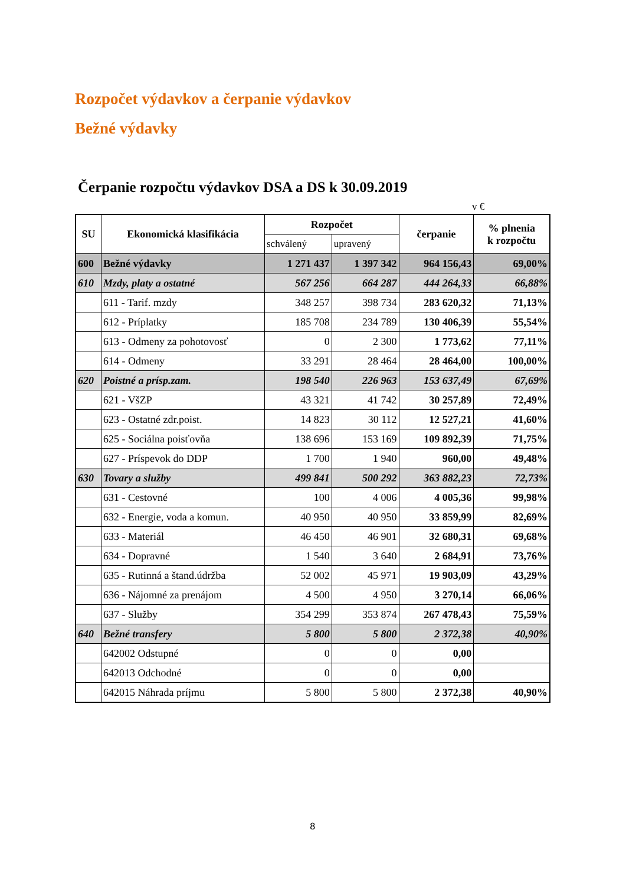Rozpočet výdavkov a čerpanie výdavkov
Bežné výdavky
Čerpanie rozpočtu výdavkov DSA a DS k 30.09.2019
v €
| SU | Ekonomická klasifikácia | Rozpočet | | čerpanie | % plnenia k rozpočtu |
| --- | --- | --- | --- | --- | --- |
| | | schválený | upravený | | |
| 600 | Bežné výdavky | 1 271 437 | 1 397 342 | 964 156,43 | 69,00% |
| 610 | Mzdy, platy a ostatné | 567 256 | 664 287 | 444 264,33 | 66,88% |
| | 611 - Tarif. mzdy | 348 257 | 398 734 | 283 620,32 | 71,13% |
| | 612 - Príplatky | 185 708 | 234 789 | 130 406,39 | 55,54% |
| | 613 - Odmeny za pohotovosť | 0 | 2 300 | 1 773,62 | 77,11% |
| | 614 - Odmeny | 33 291 | 28 464 | 28 464,00 | 100,00% |
| 620 | Poistné a prísp.zam. | 198 540 | 226 963 | 153 637,49 | 67,69% |
| | 621 - VšZP | 43 321 | 41 742 | 30 257,89 | 72,49% |
| | 623 - Ostatné zdr.poist. | 14 823 | 30 112 | 12 527,21 | 41,60% |
| | 625 - Sociálna poisťovňa | 138 696 | 153 169 | 109 892,39 | 71,75% |
| | 627 - Príspevok do DDP | 1 700 | 1 940 | 960,00 | 49,48% |
| 630 | Tovary a služby | 499 841 | 500 292 | 363 882,23 | 72,73% |
| | 631 - Cestovné | 100 | 4 006 | 4 005,36 | 99,98% |
| | 632 - Energie, voda a komun. | 40 950 | 40 950 | 33 859,99 | 82,69% |
| | 633 - Materiál | 46 450 | 46 901 | 32 680,31 | 69,68% |
| | 634 - Dopravné | 1 540 | 3 640 | 2 684,91 | 73,76% |
| | 635 - Rutinná a štand.údržba | 52 002 | 45 971 | 19 903,09 | 43,29% |
| | 636 - Nájomné za prenájom | 4 500 | 4 950 | 3 270,14 | 66,06% |
| | 637 - Služby | 354 299 | 353 874 | 267 478,43 | 75,59% |
| 640 | Bežné transfery | 5 800 | 5 800 | 2 372,38 | 40,90% |
| | 642002 Odstupné | 0 | 0 | 0,00 | |
| | 642013 Odchodné | 0 | 0 | 0,00 | |
| | 642015 Náhrada príjmu | 5 800 | 5 800 | 2 372,38 | 40,90% |
8